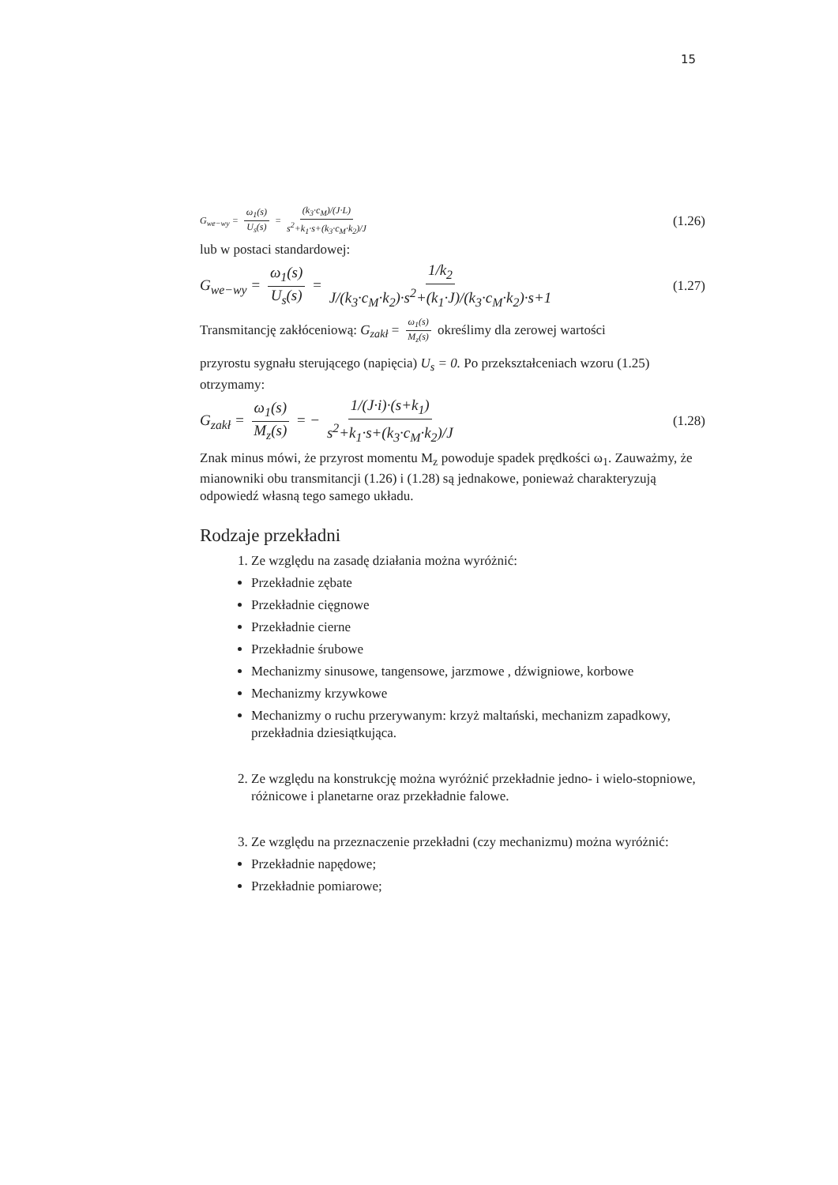15
G<sub>we−wy</sub> = ω<sub>1</sub>(s) U<sub>s</sub>(s) = (k<sub>3</sub>·c<sub>M</sub>)/(J·L) s<sup>2</sup>+k<sub>1</sub>·s+(k<sub>3</sub>·c<sub>M</sub>·k<sub>2</sub>)/J (1.26)
lub w postaci standardowej:
G<sub>we−wy</sub> = ω<sub>1</sub>(s) U<sub>s</sub>(s) = 1/k<sub>2</sub> J/(k<sub>3</sub>·c<sub>M</sub>·k<sub>2</sub>)·s<sup>2</sup>+(k<sub>1</sub>·J)/(k<sub>3</sub>·c<sub>M</sub>·k<sub>2</sub>)·s+1 (1.27)
Transmitancję zakłóceniową: G<sub>zakł</sub> = ω<sub>1</sub>(s) M<sub>z</sub>(s) określimy dla zerowej wartości
przyrostu sygnału sterującego (napięcia) U<sub>s</sub> = 0. Po przekształceniach wzoru (1.25) otrzymamy:
G<sub>zakł</sub> = ω<sub>1</sub>(s) M<sub>z</sub>(s) = − 1/(J·i)·(s+k<sub>1</sub>) s<sup>2</sup>+k<sub>1</sub>·s+(k<sub>3</sub>·c<sub>M</sub>·k<sub>2</sub>)/J (1.28)
Znak minus mówi, że przyrost momentu M<sub>z</sub> powoduje spadek prędkości ω<sub>1</sub>. Zauważmy, że mianowniki obu transmitancji (1.26) i (1.28) są jednakowe, ponieważ charakteryzują odpowiedź własną tego samego układu.
Rodzaje przekładni
1. Ze względu na zasadę działania można wyróżnić:
Przekładnie zębate
Przekładnie cięgnowe
Przekładnie cierne
Przekładnie śrubowe
Mechanizmy sinusowe, tangensowe, jarzmowe , dźwigniowe, korbowe
Mechanizmy krzywkowe
Mechanizmy o ruchu przerywanym: krzyż maltański, mechanizm zapadkowy, przekładnia dziesiątkująca.
2. Ze względu na konstrukcję można wyróżnić przekładnie jedno- i wielo-stopniowe, różnicowe i planetarne oraz przekładnie falowe.
3. Ze względu na przeznaczenie przekładni (czy mechanizmu) można wyróżnić:
Przekładnie napędowe;
Przekładnie pomiarowe;